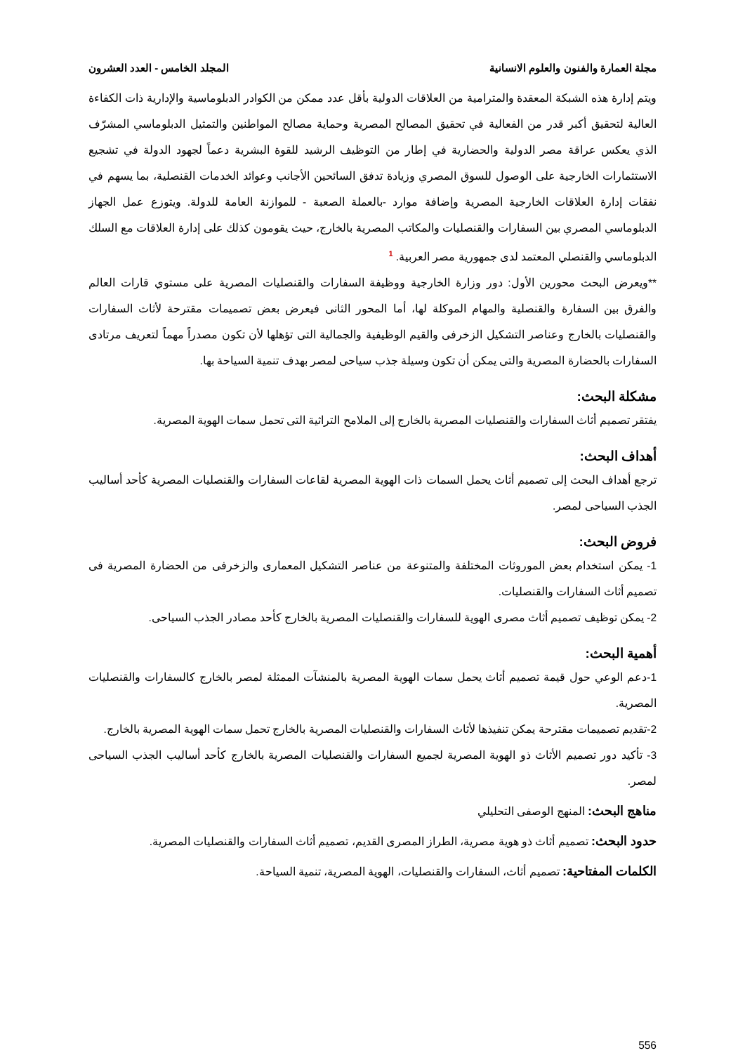مجلة العمارة والفنون والعلوم الانسانية المجلد الخامس - العدد العشرون
ويتم إدارة هذه الشبكة المعقدة والمترامية من العلاقات الدولية بأقل عدد ممكن من الكوادر الدبلوماسية والإدارية ذات الكفاءة العالية لتحقيق أكبر قدر من الفعالية في تحقيق المصالح المصرية وحماية مصالح المواطنين والتمثيل الدبلوماسي المشرّف الذي يعكس عراقة مصر الدولية والحضارية في إطار من التوظيف الرشيد للقوة البشرية دعماً لجهود الدولة في تشجيع الاستثمارات الخارجية على الوصول للسوق المصري وزيادة تدفق السائحين الأجانب وعوائد الخدمات القنصلية، بما يسهم في نفقات إدارة العلاقات الخارجية المصرية وإضافة موارد -بالعملة الصعبة - للموازنة العامة للدولة. ويتوزع عمل الجهاز الدبلوماسي المصري بين السفارات والقنصليات والمكاتب المصرية بالخارج، حيث يقومون كذلك على إدارة العلاقات مع السلك الدبلوماسي والقنصلي المعتمد لدى جمهورية مصر العربية. <sup>1</sup>
**ويعرض البحث محورين الأول: دور وزارة الخارجية ووظيفة السفارات والقنصليات المصرية على مستوي قارات العالم والفرق بين السفارة والقنصلية والمهام الموكلة لها، أما المحور الثانى فيعرض بعض تصميمات مقترحة لأثاث السفارات والقنصليات بالخارج وعناصر التشكيل الزخرفى والقيم الوظيفية والجمالية التى تؤهلها لأن تكون مصدراً مهماً لتعريف مرتادى السفارات بالحضارة المصرية والتى يمكن أن تكون وسيلة جذب سياحى لمصر بهدف تنمية السياحة بها.
مشكلة البحث:
يفتقر تصميم أثاث السفارات والقنصليات المصرية بالخارج إلى الملامح التراثية التى تحمل سمات الهوية المصرية.
أهداف البحث:
ترجع أهداف البحث إلى تصميم أثاث يحمل السمات ذات الهوية المصرية لقاعات السفارات والقنصليات المصرية كأحد أساليب الجذب السياحى لمصر.
فروض البحث:
1- يمكن استخدام بعض الموروثات المختلفة والمتنوعة من عناصر التشكيل المعمارى والزخرفى من الحضارة المصرية فى تصميم أثاث السفارات والقنصليات.
2- يمكن توظيف تصميم أثاث مصرى الهوية للسفارات والقنصليات المصرية بالخارج كأحد مصادر الجذب السياحى.
أهمية البحث:
1-دعم الوعي حول قيمة تصميم أثاث يحمل سمات الهوية المصرية بالمنشآت الممثلة لمصر بالخارج كالسفارات والقنصليات المصرية.
2-تقديم تصميمات مقترحة يمكن تنفيذها لأثاث السفارات والقنصليات المصرية بالخارج تحمل سمات الهوية المصرية بالخارج.
3- تأكيد دور تصميم الأثاث ذو الهوية المصرية لجميع السفارات والقنصليات المصرية بالخارج كأحد أساليب الجذب السياحى لمصر.
مناهج البحث: المنهج الوصفى التحليلي
حدود البحث: تصميم أثاث ذو هوية مصرية، الطراز المصرى القديم، تصميم أثاث السفارات والقنصليات المصرية.
الكلمات المفتاحية: تصميم أثاث، السفارات والقنصليات، الهوية المصرية، تنمية السياحة.
556